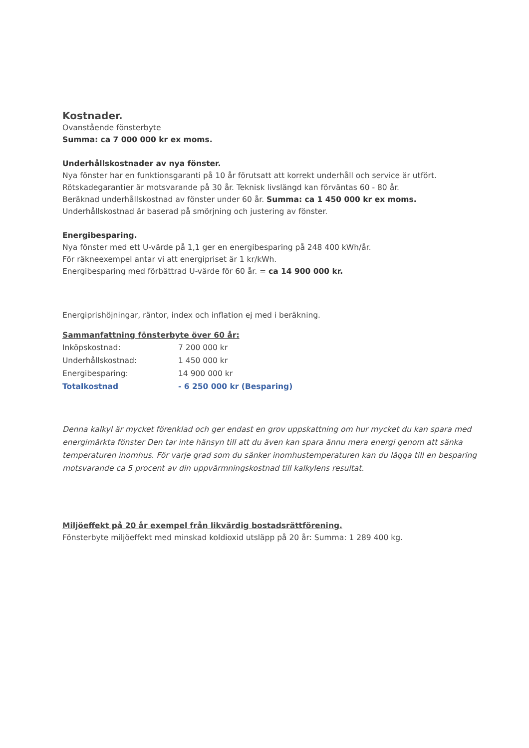Kostnader.
Ovanstående fönsterbyte
Summa: ca 7 000 000 kr ex moms.
Underhållskostnader av nya fönster.
Nya fönster har en funktionsgaranti på 10 år förutsatt att korrekt underhåll och service är utfört.
Rötskadegarantier är motsvarande på 30 år. Teknisk livslängd kan förväntas 60 - 80 år.
Beräknad underhållskostnad av fönster under 60 år. Summa: ca 1 450 000 kr ex moms.
Underhållskostnad är baserad på smörjning och justering av fönster.
Energibesparing.
Nya fönster med ett U-värde på 1,1 ger en energibesparing på 248 400 kWh/år.
För räkneexempel antar vi att energipriset är 1 kr/kWh.
Energibesparing med förbättrad U-värde för 60 år. = ca 14 900 000 kr.
Energiprishöjningar, räntor, index och inflation ej med i beräkning.
Sammanfattning fönsterbyte över 60 år:
| Inköpskostnad: | 7 200 000 kr |
| Underhållskostnad: | 1 450 000 kr |
| Energibesparing: | 14 900 000 kr |
| Totalkostnad | - 6 250 000 kr (Besparing) |
Denna kalkyl är mycket förenklad och ger endast en grov uppskattning om hur mycket du kan spara med energimärkta fönster Den tar inte hänsyn till att du även kan spara ännu mera energi genom att sänka temperaturen inomhus. För varje grad som du sänker inomhustemperaturen kan du lägga till en besparing motsvarande ca 5 procent av din uppvärmningskostnad till kalkylens resultat.
Miljöeffekt på 20 år exempel från likvärdig bostadsrättförening.
Fönsterbyte miljöeffekt med minskad koldioxid utsläpp på 20 år: Summa: 1 289 400 kg.